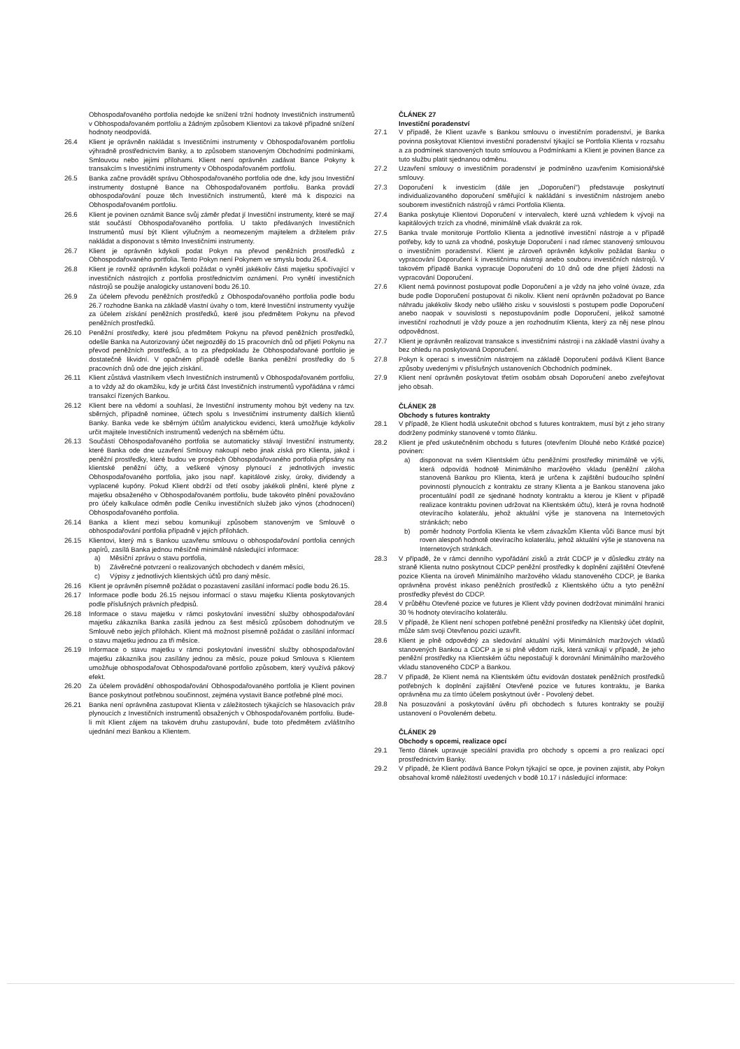Obhospodařovaného portfolia nedojde ke snížení tržní hodnoty Investičních instrumentů v Obhospodařovaném portfoliu a žádným způsobem Klientovi za takové případné snížení hodnoty neodpovídá.
26.4 Klient je oprávněn nakládat s Investičními instrumenty v Obhospodařovaném portfoliu výhradně prostřednictvím Banky, a to způsobem stanoveným Obchodními podmínkami, Smlouvou nebo jejími přílohami. Klient není oprávněn zadávat Bance Pokyny k transakcím s Investičními instrumenty v Obhospodařovaném portfoliu.
26.5 Banka začne provádět správu Obhospodařovaného portfolia ode dne, kdy jsou Investiční instrumenty dostupné Bance na Obhospodařovaném portfoliu. Banka provádí obhospodařování pouze těch Investičních instrumentů, které má k dispozici na Obhospodařovaném portfoliu.
26.6 Klient je povinen oznámit Bance svůj záměr předat jí Investiční instrumenty, které se mají stát součástí Obhospodařovaného portfolia. U takto předávaných Investičních Instrumentů musí být Klient výlučným a neomezeným majitelem a držitelem práv nakládat a disponovat s těmito Investičními instrumenty.
26.7 Klient je oprávněn kdykoli podat Pokyn na převod peněžních prostředků z Obhospodařovaného portfolia. Tento Pokyn není Pokynem ve smyslu bodu 26.4.
26.8 Klient je rovněž oprávněn kdykoli požádat o vynětí jakékoliv části majetku spočívající v investičních nástrojích z portfolia prostřednictvím oznámení. Pro vynětí investičních nástrojů se použije analogicky ustanovení bodu 26.10.
26.9 Za účelem převodu peněžních prostředků z Obhospodařovaného portfolia podle bodu 26.7 rozhodne Banka na základě vlastní úvahy o tom, které Investiční instrumenty využije za účelem získání peněžních prostředků, které jsou předmětem Pokynu na převod peněžních prostředků.
26.10 Peněžní prostředky, které jsou předmětem Pokynu na převod peněžních prostředků, odešle Banka na Autorizovaný účet nejpozději do 15 pracovních dnů od přijetí Pokynu na převod peněžních prostředků, a to za předpokladu že Obhospodařované portfolio je dostatečně likvidní. V opačném případě odešle Banka peněžní prostředky do 5 pracovních dnů ode dne jejich získání.
26.11 Klient zůstává vlastníkem všech Investičních instrumentů v Obhospodařovaném portfoliu, a to vždy až do okamžiku, kdy je určitá část Investičních instrumentů vypořádána v rámci transakcí řízených Bankou.
26.12 Klient bere na vědomí a souhlasí, že Investiční instrumenty mohou být vedeny na tzv. sběrných, případně nominee, účtech spolu s Investičními instrumenty dalších klientů Banky. Banka vede ke sběrným účtům analytickou evidenci, která umožňuje kdykoliv určit majitele Investičních instrumentů vedených na sběrném účtu.
26.13 Součástí Obhospodařovaného portfolia se automaticky stávají Investiční instrumenty, které Banka ode dne uzavření Smlouvy nakoupí nebo jinak získá pro Klienta, jakož i peněžní prostředky, které budou ve prospěch Obhospodařovaného portfolia připsány na klientské peněžní účty, a veškeré výnosy plynoucí z jednotlivých investic Obhospodařovaného portfolia, jako jsou např. kapitálové zisky, úroky, dividendy a vyplacené kupóny. Pokud Klient obdrží od třetí osoby jakékoli plnění, které plyne z majetku obsaženého v Obhospodařovaném portfoliu, bude takovéto plnění považováno pro účely kalkulace odměn podle Ceníku investičních služeb jako výnos (zhodnocení) Obhospodařovaného portfolia.
26.14 Banka a klient mezi sebou komunikují způsobem stanoveným ve Smlouvě o obhospodařování portfolia případně v jejích přílohách.
26.15 Klientovi, který má s Bankou uzavřenu smlouvu o obhospodařování portfolia cenných papírů, zasílá Banka jednou měsíčně minimálně následující informace:
a) Měsíční zprávu o stavu portfolia,
b) Závěrečné potvrzení o realizovaných obchodech v daném měsíci,
c) Výpisy z jednotlivých klientských účtů pro daný měsíc.
26.16 Klient je oprávněn písemně požádat o pozastavení zasílání informací podle bodu 26.15.
26.17 Informace podle bodu 26.15 nejsou informací o stavu majetku Klienta poskytovaných podle příslušných právních předpisů.
26.18 Informace o stavu majetku v rámci poskytování investiční služby obhospodařování majetku zákazníka Banka zasílá jednou za šest měsíců způsobem dohodnutým ve Smlouvě nebo jejích přílohách. Klient má možnost písemně požádat o zasílání informací o stavu majetku jednou za tři měsíce.
26.19 Informace o stavu majetku v rámci poskytování investiční služby obhospodařování majetku zákazníka jsou zasílány jednou za měsíc, pouze pokud Smlouva s Klientem umožňuje obhospodařovat Obhospodařované portfolio způsobem, který využívá pákový efekt.
26.20 Za účelem provádění obhospodařování Obhospodařovaného portfolia je Klient povinen Bance poskytnout potřebnou součinnost, zejména vystavit Bance potřebné plné moci.
26.21 Banka není oprávněna zastupovat Klienta v záležitostech týkajících se hlasovacích práv plynoucích z Investičních instrumentů obsažených v Obhospodařovaném portfoliu. Bude-li mít Klient zájem na takovém druhu zastupování, bude toto předmětem zvláštního ujednání mezi Bankou a Klientem.
ČLÁNEK 27
Investiční poradenství
27.1 V případě, že Klient uzavře s Bankou smlouvu o investičním poradenství, je Banka povinna poskytovat Klientovi investiční poradenství týkající se Portfolia Klienta v rozsahu a za podmínek stanovených touto smlouvou a Podmínkami a Klient je povinen Bance za tuto službu platit sjednanou odměnu.
27.2 Uzavření smlouvy o investičním poradenství je podmíněno uzavřením Komisionářské smlouvy.
27.3 Doporučení k investicím (dále jen „Doporučení") představuje poskytnutí individualizovaného doporučení směřující k nakládání s investičním nástrojem anebo souborem investičních nástrojů v rámci Portfolia Klienta.
27.4 Banka poskytuje Klientovi Doporučení v intervalech, které uzná vzhledem k vývoji na kapitálových trzích za vhodné, minimálně však dvakrát za rok.
27.5 Banka trvale monitoruje Portfolio Klienta a jednotlivé investiční nástroje a v případě potřeby, kdy to uzná za vhodné, poskytuje Doporučení i nad rámec stanovený smlouvou o investičním poradenství. Klient je zároveň oprávněn kdykoliv požádat Banku o vypracování Doporučení k investičnímu nástroji anebo souboru investičních nástrojů. V takovém případě Banka vypracuje Doporučení do 10 dnů ode dne přijetí žádosti na vypracování Doporučení.
27.6 Klient nemá povinnost postupovat podle Doporučení a je vždy na jeho volné úvaze, zda bude podle Doporučení postupovat či nikoliv. Klient není oprávněn požadovat po Bance náhradu jakékoliv škody nebo ušlého zisku v souvislosti s postupem podle Doporučení anebo naopak v souvislosti s nepostupováním podle Doporučení, jelikož samotné investiční rozhodnutí je vždy pouze a jen rozhodnutím Klienta, který za něj nese plnou odpovědnost.
27.7 Klient je oprávněn realizovat transakce s investičními nástroji i na základě vlastní úvahy a bez ohledu na poskytovaná Doporučení.
27.8 Pokyn k operaci s investičním nástrojem na základě Doporučení podává Klient Bance způsoby uvedenými v příslušných ustanoveních Obchodních podmínek.
27.9 Klient není oprávněn poskytovat třetím osobám obsah Doporučení anebo zveřejňovat jeho obsah.
ČLÁNEK 28
Obchody s futures kontrakty
28.1 V případě, že Klient hodlá uskutečnit obchod s futures kontraktem, musí být z jeho strany dodrženy podmínky stanovené v tomto článku.
28.2 Klient je před uskutečněním obchodu s futures (otevřením Dlouhé nebo Krátké pozice) povinen:
a) disponovat na svém Klientském účtu peněžními prostředky minimálně ve výši, která odpovídá hodnotě Minimálního maržového vkladu (peněžní záloha stanovená Bankou pro Klienta, která je určena k zajištění budoucího splnění povinností plynoucích z kontraktu ze strany Klienta a je Bankou stanovena jako procentuální podíl ze sjednané hodnoty kontraktu a kterou je Klient v případě realizace kontraktu povinen udržovat na Klientském účtu), která je rovna hodnotě otevíracího kolaterálu, jehož aktuální výše je stanovena na Internetových stránkách; nebo
b) poměr hodnoty Portfolia Klienta ke všem závazkům Klienta vůči Bance musí být roven alespoň hodnotě otevíracího kolaterálu, jehož aktuální výše je stanovena na Internetových stránkách.
28.3 V případě, že v rámci denního vypořádání zisků a ztrát CDCP je v důsledku ztráty na straně Klienta nutno poskytnout CDCP peněžní prostředky k doplnění zajištění Otevřené pozice Klienta na úroveň Minimálního maržového vkladu stanoveného CDCP, je Banka oprávněna provést inkaso peněžních prostředků z Klientského účtu a tyto peněžní prostředky převést do CDCP.
28.4 V průběhu Otevřené pozice ve futures je Klient vždy povinen dodržovat minimální hranici 30 % hodnoty otevíracího kolaterálu.
28.5 V případě, že Klient není schopen potřebné peněžní prostředky na Klientský účet doplnit, může sám svoji Otevřenou pozici uzavřít.
28.6 Klient je plně odpovědný za sledování aktuální výši Minimálních maržových vkladů stanovených Bankou a CDCP a je si plně vědom rizik, která vznikají v případě, že jeho peněžní prostředky na Klientském účtu nepostačují k dorovnání Minimálního maržového vkladu stanoveného CDCP a Bankou.
28.7 V případě, že Klient nemá na Klientském účtu evidován dostatek peněžních prostředků potřebných k doplnění zajištění Otevřené pozice ve futures kontraktu, je Banka oprávněna mu za tímto účelem poskytnout úvěr - Povolený debet.
28.8 Na posuzování a poskytování úvěru při obchodech s futures kontrakty se použijí ustanovení o Povoleném debetu.
ČLÁNEK 29
Obchody s opcemi, realizace opcí
29.1 Tento článek upravuje speciální pravidla pro obchody s opcemi a pro realizaci opcí prostřednictvím Banky.
29.2 V případě, že Klient podává Bance Pokyn týkající se opce, je povinen zajistit, aby Pokyn obsahoval kromě náležitostí uvedených v bodě 10.17 i následující informace: